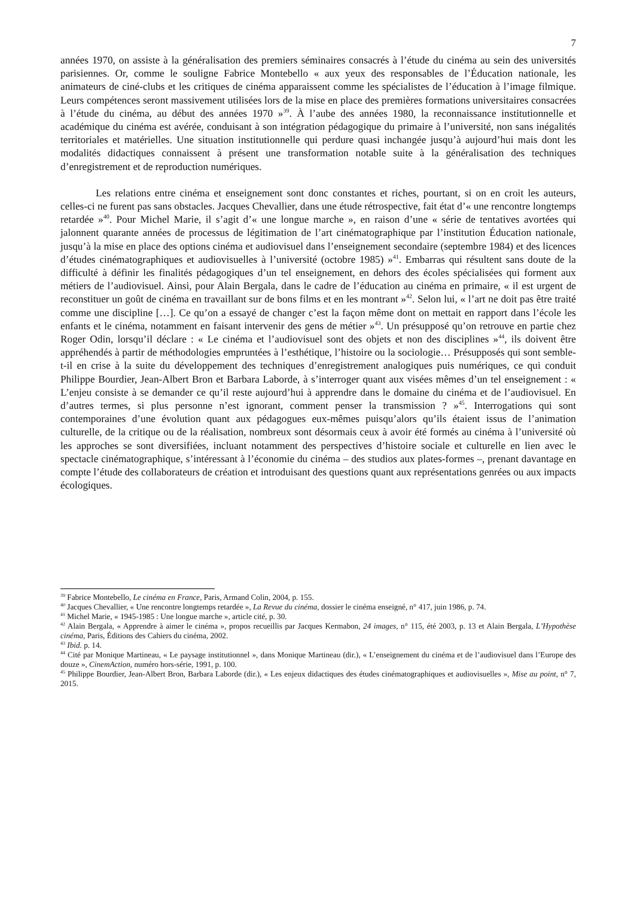7
années 1970, on assiste à la généralisation des premiers séminaires consacrés à l’étude du cinéma au sein des universités parisiennes. Or, comme le souligne Fabrice Montebello « aux yeux des responsables de l’Éducation nationale, les animateurs de ciné-clubs et les critiques de cinéma apparaissent comme les spécialistes de l’éducation à l’image filmique. Leurs compétences seront massivement utilisées lors de la mise en place des premières formations universitaires consacrées à l’étude du cinéma, au début des années 1970 »<sup>39</sup>. À l’aube des années 1980, la reconnaissance institutionnelle et académique du cinéma est avérée, conduisant à son intégration pédagogique du primaire à l’université, non sans inégalités territoriales et matérielles. Une situation institutionnelle qui perdure quasi inchangée jusqu’à aujourd’hui mais dont les modalités didactiques connaissent à présent une transformation notable suite à la généralisation des techniques d’enregistrement et de reproduction numériques.
Les relations entre cinéma et enseignement sont donc constantes et riches, pourtant, si on en croit les auteurs, celles-ci ne furent pas sans obstacles. Jacques Chevallier, dans une étude rétrospective, fait état d’« une rencontre longtemps retardée »<sup>40</sup>. Pour Michel Marie, il s’agit d’« une longue marche », en raison d’une « série de tentatives avortées qui jalonnent quarante années de processus de légitimation de l’art cinématographique par l’institution Éducation nationale, jusqu’à la mise en place des options cinéma et audiovisuel dans l’enseignement secondaire (septembre 1984) et des licences d’études cinématographiques et audiovisuelles à l’université (octobre 1985) »<sup>41</sup>. Embarras qui résultent sans doute de la difficulté à définir les finalités pédagogiques d’un tel enseignement, en dehors des écoles spécialisées qui forment aux métiers de l’audiovisuel. Ainsi, pour Alain Bergala, dans le cadre de l’éducation au cinéma en primaire, « il est urgent de reconstituer un goût de cinéma en travaillant sur de bons films et en les montrant »<sup>42</sup>. Selon lui, « l’art ne doit pas être traité comme une discipline […]. Ce qu’on a essayé de changer c’est la façon même dont on mettait en rapport dans l’école les enfants et le cinéma, notamment en faisant intervenir des gens de métier »<sup>43</sup>. Un présupposé qu’on retrouve en partie chez Roger Odin, lorsqu’il déclare : « Le cinéma et l’audiovisuel sont des objets et non des disciplines »<sup>44</sup>, ils doivent être appréhendés à partir de méthodologies empruntées à l’esthétique, l’histoire ou la sociologie… Présupposés qui sont semble-t-il en crise à la suite du développement des techniques d’enregistrement analogiques puis numériques, ce qui conduit Philippe Bourdier, Jean-Albert Bron et Barbara Laborde, à s’interroger quant aux visées mêmes d’un tel enseignement : « L’enjeu consiste à se demander ce qu’il reste aujourd’hui à apprendre dans le domaine du cinéma et de l’audiovisuel. En d’autres termes, si plus personne n’est ignorant, comment penser la transmission ? »<sup>45</sup>. Interrogations qui sont contemporaines d’une évolution quant aux pédagogues eux-mêmes puisqu’alors qu’ils étaient issus de l’animation culturelle, de la critique ou de la réalisation, nombreux sont désormais ceux à avoir été formés au cinéma à l’université où les approches se sont diversifiées, incluant notamment des perspectives d’histoire sociale et culturelle en lien avec le spectacle cinématographique, s’intéressant à l’économie du cinéma – des studios aux plates-formes –, prenant davantage en compte l’étude des collaborateurs de création et introduisant des questions quant aux représentations genrées ou aux impacts écologiques.
<sup>39</sup> Fabrice Montebello, Le cinéma en France, Paris, Armand Colin, 2004, p. 155.
<sup>40</sup> Jacques Chevallier, « Une rencontre longtemps retardée », La Revue du cinéma, dossier le cinéma enseigné, n° 417, juin 1986, p. 74.
<sup>41</sup> Michel Marie, « 1945-1985 : Une longue marche », article cité, p. 30.
<sup>42</sup> Alain Bergala, « Apprendre à aimer le cinéma », propos recueillis par Jacques Kermabon, 24 images, n° 115, été 2003, p. 13 et Alain Bergala, L’Hypothèse cinéma, Paris, Éditions des Cahiers du cinéma, 2002.
<sup>43</sup> Ibid. p. 14.
<sup>44</sup> Cité par Monique Martineau, « Le paysage institutionnel », dans Monique Martineau (dir.), « L’enseignement du cinéma et de l’audiovisuel dans l’Europe des douze », CinemAction, numéro hors-série, 1991, p. 100.
<sup>45</sup> Philippe Bourdier, Jean-Albert Bron, Barbara Laborde (dir.), « Les enjeux didactiques des études cinématographiques et audiovisuelles », Mise au point, n° 7, 2015.